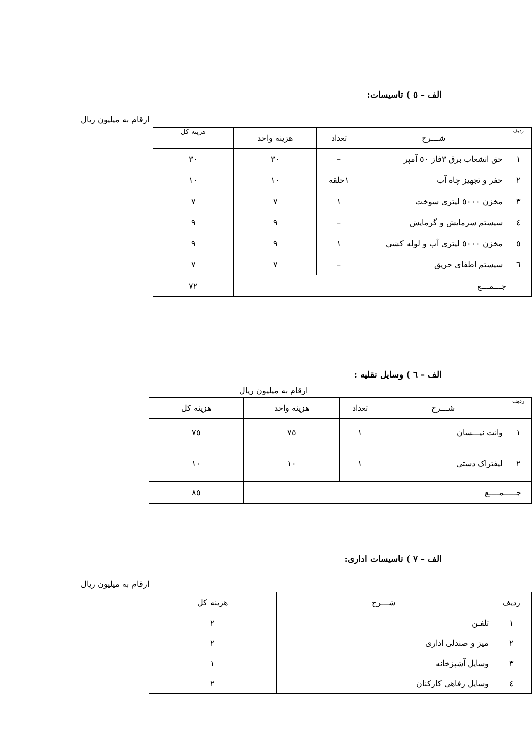الف – ٥ ) تاسیسات:
ارقام به میلیون ریال
| ردیف | شـــرح | تعداد | هزینه واحد | هزینه کل |
| --- | --- | --- | --- | --- |
| ١ | حق انشعاب برق ٣فاز ٥٠ آمپر | – | ٣٠ | ٣٠ |
| ٢ | حفر و تجهیز چاه آب | ١حلقه | ١٠ | ١٠ |
| ٣ | مخزن ٥٠٠٠ لیتری سوخت | ١ | ٧ | ٧ |
| ٤ | سیستم سرمایش و گرمایش | – | ٩ | ٩ |
| ٥ | مخزن ٥٠٠٠ لیتری آب و لوله کشی | ١ | ٩ | ٩ |
| ٦ | سیستم اطفای حریق | – | ٧ | ٧ |
| جـــمـــع | | | | ٧٢ |
الف – ٦ ) وسایل نقلیه :
ارقام به میلیون ریال
| ردیف | شـــرح | تعداد | هزینه واحد | هزینه کل |
| --- | --- | --- | --- | --- |
| ١ | وانت نیـــسان | ١ | ٧٥ | ٧٥ |
| ٢ | لیفتراک دستی | ١ | ١٠ | ١٠ |
| جـــــمــــع | | | | ٨٥ |
الف – ٧ ) تاسیسات اداری:
ارقام به میلیون ریال
| ردیف | شـــرح | هزینه کل |
| --- | --- | --- |
| ١ | تلفـن | ٢ |
| ٢ | میز و صندلی اداری | ٢ |
| ٣ | وسایل آشپزخانه | ١ |
| ٤ | وسایل رفاهی کارکنان | ٢ |